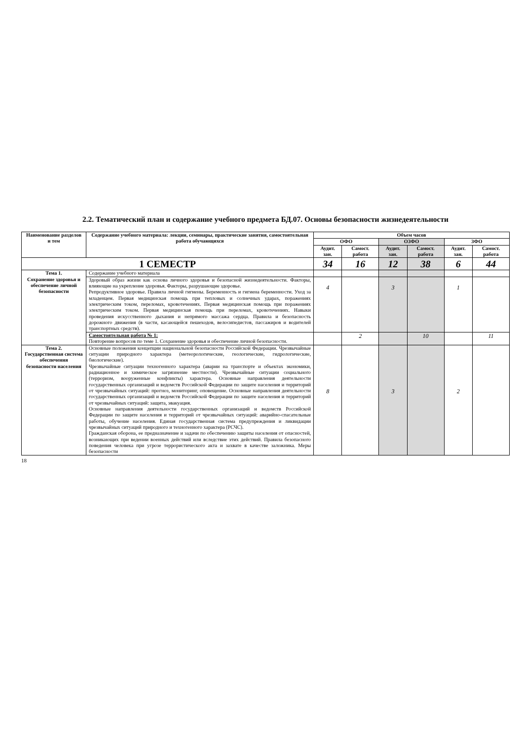2.2. Тематический план и содержание учебного предмета БД.07. Основы безопасности жизнедеятельности
| Наименование разделов и тем | Содержание учебного материала: лекции, семинары, практические занятия, самостоятельная работа обучающихся | Объем часов | | | | | |
| --- | --- | --- | --- | --- | --- | --- | --- |
| | | ОФО | | ОЗФО | | ЗФО | |
| | | Аудит. зан. | Самост. работа | Аудит. зан. | Самост. работа | Аудит. зан. | Самост. работа |
| 1 СЕМЕСТР | | 34 | 16 | 12 | 38 | 6 | 44 |
| Тема 1. Сохранение здоровья и обеспечение личной безопасности | Содержание учебного материала | | | | | | |
| | Здоровый образ жизни как основа личного здоровья и безопасной жизнедеятельности. Факторы, влияющие на укрепление здоровья. Факторы, разрушающие здоровье. Репродуктивное здоровье. Правила личной гигиены. Беременность и гигиена беременности. Уход за младенцем. Первая медицинская помощь при тепловых и солнечных ударах, поражениях электрическим током, переломах, кровотечениях. Первая медицинская помощь при поражениях электрическим током. Первая медицинская помощь при переломах, кровотечениях. Навыки проведения искусственного дыхания и непрямого массажа сердца. Правила и безопасность дорожного движения (в части, касающейся пешеходов, велосипедистов, пассажиров и водителей транспортных средств). | 4 | | 3 | | 1 | |
| | Самостоятельная работа № 1: Повторение вопросов по теме 1. Сохранение здоровья и обеспечение личной безопасности. | | 2 | | 10 | | 11 |
| Тема 2. Государственная система обеспечения безопасности населения | Основные положения концепции национальной безопасности Российской Федерации. Чрезвычайные ситуации природного характера (метеорологические, геологические, гидрологические, биологические). Чрезвычайные ситуации техногенного характера (аварии на транспорте и объектах экономики, радиационное и химическое загрязнение местности). Чрезвычайные ситуации социального (терроризм, вооруженные конфликты) характера. Основные направления деятельности государственных организаций и ведомств Российской Федерации по защите населения и территорий от чрезвычайных ситуаций: прогноз, мониторинг, оповещение. Основные направления деятельности государственных организаций и ведомств Российской Федерации по защите населения и территорий от чрезвычайных ситуаций: защита, эвакуация. Основные направления деятельности государственных организаций и ведомств Российской Федерации по защите населения и территорий от чрезвычайных ситуаций: аварийно-спасательные работы, обучение населения. Единая государственная система предупреждения и ликвидации чрезвычайных ситуаций природного и техногенного характера (РСЧС). Гражданская оборона, ее предназначение и задачи по обеспечению защиты населения от опасностей, возникающих при ведении военных действий или вследствие этих действий. Правила безопасного поведения человека при угрозе террористического акта и захвате в качестве заложника. Меры безопасности | 8 | | 3 | | 2 | |
18